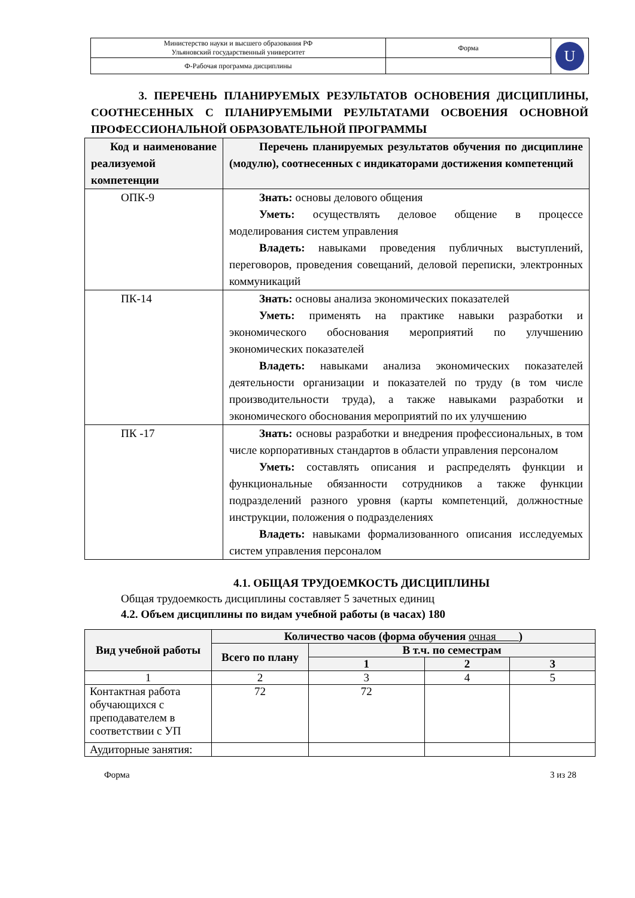| Министерство науки и высшего образования РФ Ульяновский государственный университет | Форма | U |
| Ф-Рабочая программа дисциплины | | |
3. ПЕРЕЧЕНЬ ПЛАНИРУЕМЫХ РЕЗУЛЬТАТОВ ОСНОВЕНИЯ ДИСЦИПЛИНЫ, СООТНЕСЕННЫХ С ПЛАНИРУЕМЫМИ РЕУЛЬТАТАМИ ОСВОЕНИЯ ОСНОВНОЙ ПРОФЕССИОНАЛЬНОЙ ОБРАЗОВАТЕЛЬНОЙ ПРОГРАММЫ
| Код и наименование реализуемой компетенции | Перечень планируемых результатов обучения по дисциплине (модулю), соотнесенных с индикаторами достижения компетенций |
| --- | --- |
| ОПК-9 | Знать: основы делового общения Уметь: осуществлять деловое общение в процессе моделирования систем управления Владеть: навыками проведения публичных выступлений, переговоров, проведения совещаний, деловой переписки, электронных коммуникаций |
| ПК-14 | Знать: основы анализа экономических показателей Уметь: применять на практике навыки разработки и экономического обоснования мероприятий по улучшению экономических показателей Владеть: навыками анализа экономических показателей деятельности организации и показателей по труду (в том числе производительности труда), а также навыками разработки и экономического обоснования мероприятий по их улучшению |
| ПК -17 | Знать: основы разработки и внедрения профессиональных, в том числе корпоративных стандартов в области управления персоналом Уметь: составлять описания и распределять функции и функциональные обязанности сотрудников а также функции подразделений разного уровня (карты компетенций, должностные инструкции, положения о подразделениях Владеть: навыками формализованного описания исследуемых систем управления персоналом |
4.1. ОБЩАЯ ТРУДОЕМКОСТЬ ДИСЦИПЛИНЫ
Общая трудоемкость дисциплины составляет 5 зачетных единиц
4.2. Объем дисциплины по видам учебной работы (в часах) 180
| Вид учебной работы | Количество часов (форма обучения очная ) | | | |
| --- | --- | --- | --- | --- |
| | Всего по плану | В т.ч. по семестрам | | |
| | | 1 | 2 | 3 |
| 1 | 2 | 3 | 4 | 5 |
| Контактная работа обучающихся с преподавателем в соответствии с УП | 72 | 72 | | |
| Аудиторные занятия: | | | | |
Форма 3 из 28